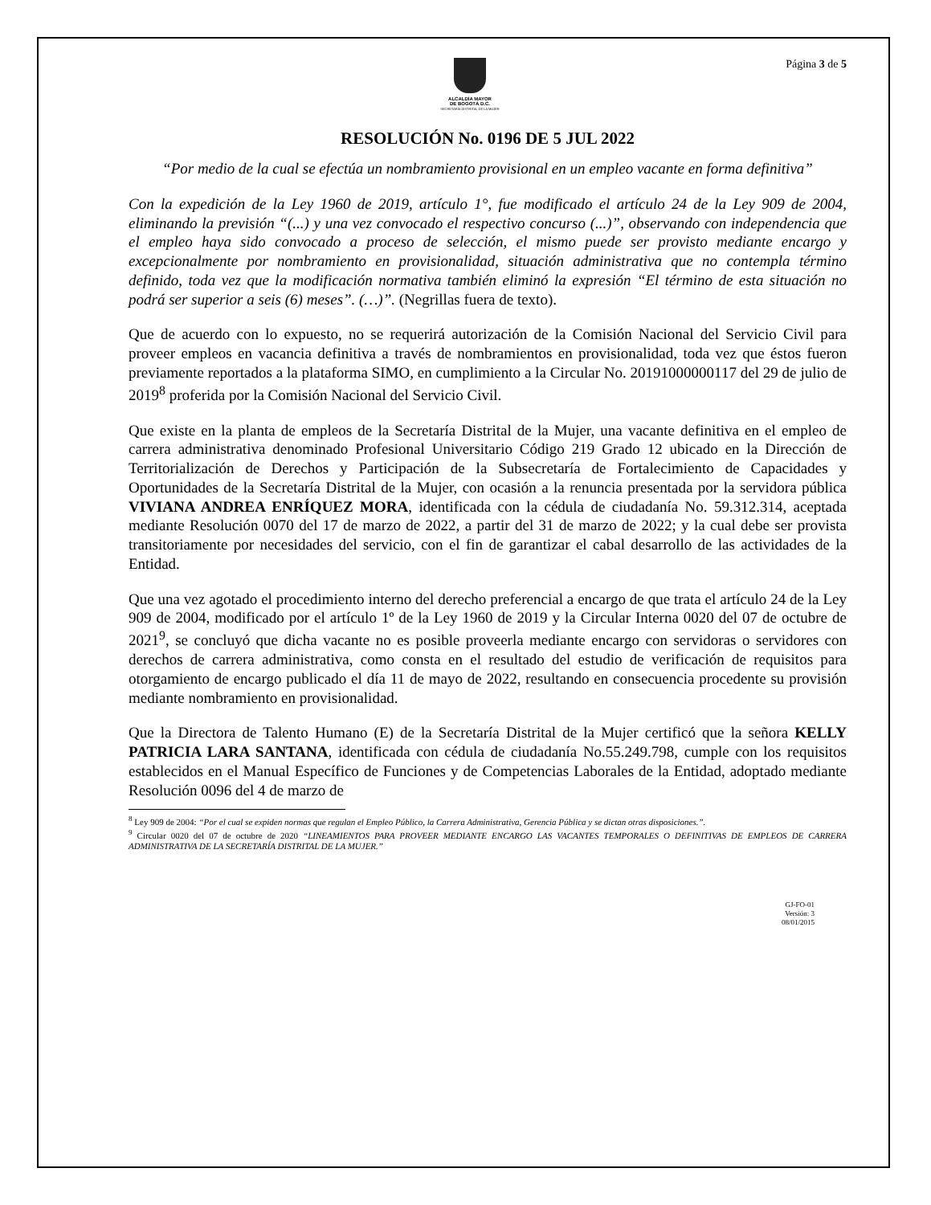ALCALDÍA MAYOR
DE BOGOTÁ D.C.
SECRETARÍA DISTRITAL DE LA MUJER
Página 3 de 5
RESOLUCIÓN No. 0196 DE 5 JUL 2022
“Por medio de la cual se efectúa un nombramiento provisional en un empleo vacante en forma definitiva”
Con la expedición de la Ley 1960 de 2019, artículo 1°, fue modificado el artículo 24 de la Ley 909 de 2004, eliminando la previsión “(...) y una vez convocado el respectivo concurso (...)”, observando con independencia que el empleo haya sido convocado a proceso de selección, el mismo puede ser provisto mediante encargo y excepcionalmente por nombramiento en provisionalidad, situación administrativa que no contempla término definido, toda vez que la modificación normativa también eliminó la expresión “El término de esta situación no podrá ser superior a seis (6) meses”. (…)”. (Negrillas fuera de texto).
Que de acuerdo con lo expuesto, no se requerirá autorización de la Comisión Nacional del Servicio Civil para proveer empleos en vacancia definitiva a través de nombramientos en provisionalidad, toda vez que éstos fueron previamente reportados a la plataforma SIMO, en cumplimiento a la Circular No. 20191000000117 del 29 de julio de 2019<sup>8</sup> proferida por la Comisión Nacional del Servicio Civil.
Que existe en la planta de empleos de la Secretaría Distrital de la Mujer, una vacante definitiva en el empleo de carrera administrativa denominado Profesional Universitario Código 219 Grado 12 ubicado en la Dirección de Territorialización de Derechos y Participación de la Subsecretaría de Fortalecimiento de Capacidades y Oportunidades de la Secretaría Distrital de la Mujer, con ocasión a la renuncia presentada por la servidora pública VIVIANA ANDREA ENRÍQUEZ MORA, identificada con la cédula de ciudadanía No. 59.312.314, aceptada mediante Resolución 0070 del 17 de marzo de 2022, a partir del 31 de marzo de 2022; y la cual debe ser provista transitoriamente por necesidades del servicio, con el fin de garantizar el cabal desarrollo de las actividades de la Entidad.
Que una vez agotado el procedimiento interno del derecho preferencial a encargo de que trata el artículo 24 de la Ley 909 de 2004, modificado por el artículo 1º de la Ley 1960 de 2019 y la Circular Interna 0020 del 07 de octubre de 2021<sup>9</sup>, se concluyó que dicha vacante no es posible proveerla mediante encargo con servidoras o servidores con derechos de carrera administrativa, como consta en el resultado del estudio de verificación de requisitos para otorgamiento de encargo publicado el día 11 de mayo de 2022, resultando en consecuencia procedente su provisión mediante nombramiento en provisionalidad.
Que la Directora de Talento Humano (E) de la Secretaría Distrital de la Mujer certificó que la señora KELLY PATRICIA LARA SANTANA, identificada con cédula de ciudadanía No.55.249.798, cumple con los requisitos establecidos en el Manual Específico de Funciones y de Competencias Laborales de la Entidad, adoptado mediante Resolución 0096 del 4 de marzo de
<sup>8</sup> Ley 909 de 2004: “Por el cual se expiden normas que regulan el Empleo Público, la Carrera Administrativa, Gerencia Pública y se dictan otras disposiciones.”.
<sup>9</sup> Circular 0020 del 07 de octubre de 2020 “LINEAMIENTOS PARA PROVEER MEDIANTE ENCARGO LAS VACANTES TEMPORALES O DEFINITIVAS DE EMPLEOS DE CARRERA ADMINISTRATIVA DE LA SECRETARÍA DISTRITAL DE LA MUJER.”
GJ-FO-01
Versión: 3
08/01/2015